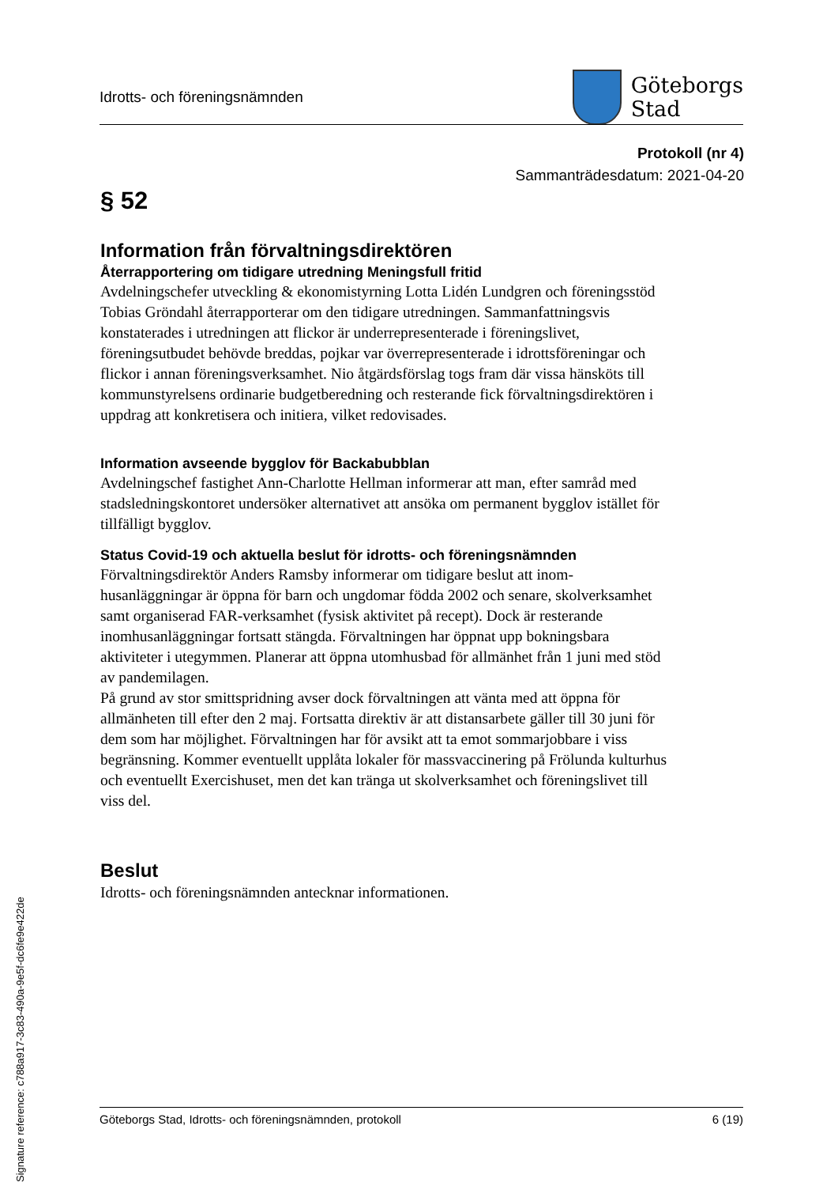Idrotts- och föreningsnämnden
Göteborgs
Stad
Protokoll (nr 4)
Sammanträdesdatum: 2021-04-20
§ 52
Information från förvaltningsdirektören
Återrapportering om tidigare utredning Meningsfull fritid
Avdelningschefer utveckling & ekonomistyrning Lotta Lidén Lundgren och föreningsstöd Tobias Gröndahl återrapporterar om den tidigare utredningen. Sammanfattningsvis konstaterades i utredningen att flickor är underrepresenterade i föreningslivet, föreningsutbudet behövde breddas, pojkar var överrepresenterade i idrottsföreningar och flickor i annan föreningsverksamhet. Nio åtgärdsförslag togs fram där vissa hänsköts till kommunstyrelsens ordinarie budgetberedning och resterande fick förvaltningsdirektören i uppdrag att konkretisera och initiera, vilket redovisades.
Information avseende bygglov för Backabubblan
Avdelningschef fastighet Ann-Charlotte Hellman informerar att man, efter samråd med stadsledningskontoret undersöker alternativet att ansöka om permanent bygglov istället för tillfälligt bygglov.
Status Covid-19 och aktuella beslut för idrotts- och föreningsnämnden
Förvaltningsdirektör Anders Ramsby informerar om tidigare beslut att inom-husanläggningar är öppna för barn och ungdomar födda 2002 och senare, skolverksamhet samt organiserad FAR-verksamhet (fysisk aktivitet på recept). Dock är resterande inomhusanläggningar fortsatt stängda. Förvaltningen har öppnat upp bokningsbara aktiviteter i utegymmen. Planerar att öppna utomhusbad för allmänhet från 1 juni med stöd av pandemilagen.
På grund av stor smittspridning avser dock förvaltningen att vänta med att öppna för allmänheten till efter den 2 maj. Fortsatta direktiv är att distansarbete gäller till 30 juni för dem som har möjlighet. Förvaltningen har för avsikt att ta emot sommarjobbare i viss begränsning. Kommer eventuellt upplåta lokaler för massvaccinering på Frölunda kulturhus och eventuellt Exercishuset, men det kan tränga ut skolverksamhet och föreningslivet till viss del.
Beslut
Idrotts- och föreningsnämnden antecknar informationen.
Göteborgs Stad, Idrotts- och föreningsnämnden, protokoll 6 (19)
Signature reference: c788a917-3c83-490a-9e5f-dc6fe9e422de